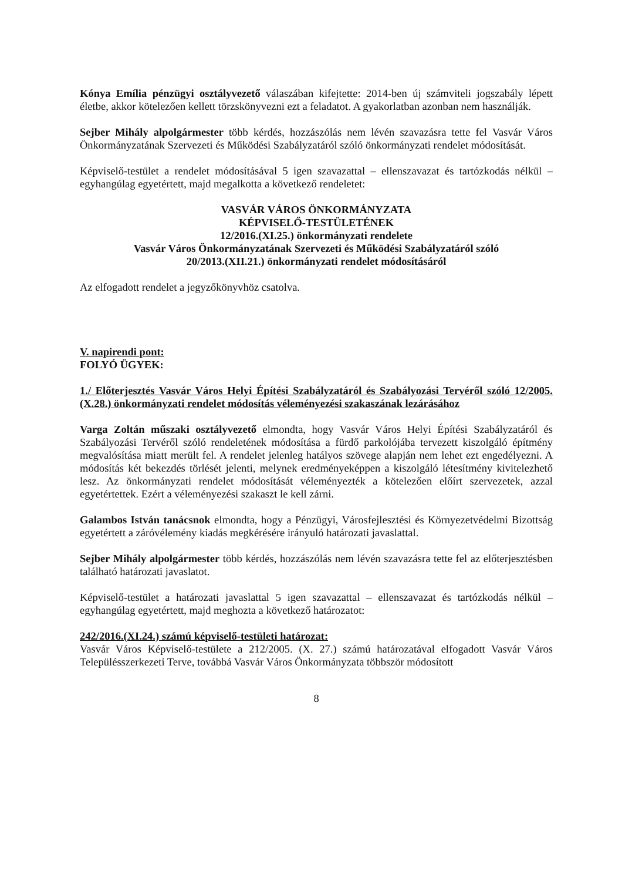Kónya Emília pénzügyi osztályvezető válaszában kifejtette: 2014-ben új számviteli jogszabály lépett életbe, akkor kötelezően kellett törzskönyvezni ezt a feladatot. A gyakorlatban azonban nem használják.
Sejber Mihály alpolgármester több kérdés, hozzászólás nem lévén szavazásra tette fel Vasvár Város Önkormányzatának Szervezeti és Működési Szabályzatáról szóló önkormányzati rendelet módosítását.
Képviselő-testület a rendelet módosításával 5 igen szavazattal – ellenszavazat és tartózkodás nélkül – egyhangúlag egyetértett, majd megalkotta a következő rendeletet:
VASVÁR VÁROS ÖNKORMÁNYZATA
KÉPVISELŐ-TESTÜLETÉNEK
12/2016.(XI.25.) önkormányzati rendelete
Vasvár Város Önkormányzatának Szervezeti és Működési Szabályzatáról szóló
20/2013.(XII.21.) önkormányzati rendelet módosításáról
Az elfogadott rendelet a jegyzőkönyvhöz csatolva.
V. napirendi pont:
FOLYÓ ÜGYEK:
1./ Előterjesztés Vasvár Város Helyi Építési Szabályzatáról és Szabályozási Tervéről szóló 12/2005.(X.28.) önkormányzati rendelet módosítás véleményezési szakaszának lezárásához
Varga Zoltán műszaki osztályvezető elmondta, hogy Vasvár Város Helyi Építési Szabályzatáról és Szabályozási Tervéről szóló rendeletének módosítása a fürdő parkolójába tervezett kiszolgáló építmény megvalósítása miatt merült fel. A rendelet jelenleg hatályos szövege alapján nem lehet ezt engedélyezni. A módosítás két bekezdés törlését jelenti, melynek eredményeképpen a kiszolgáló létesítmény kivitelezhető lesz. Az önkormányzati rendelet módosítását véleményezték a kötelezően előírt szervezetek, azzal egyetértettek. Ezért a véleményezési szakaszt le kell zárni.
Galambos István tanácsnok elmondta, hogy a Pénzügyi, Városfejlesztési és Környezetvédelmi Bizottság egyetértett a záróvélemény kiadás megkérésére irányuló határozati javaslattal.
Sejber Mihály alpolgármester több kérdés, hozzászólás nem lévén szavazásra tette fel az előterjesztésben található határozati javaslatot.
Képviselő-testület a határozati javaslattal 5 igen szavazattal – ellenszavazat és tartózkodás nélkül – egyhangúlag egyetértett, majd meghozta a következő határozatot:
242/2016.(XI.24.) számú képviselő-testületi határozat:
Vasvár Város Képviselő-testülete a 212/2005. (X. 27.) számú határozatával elfogadott Vasvár Város Településszerkezeti Terve, továbbá Vasvár Város Önkormányzata többször módosított
8